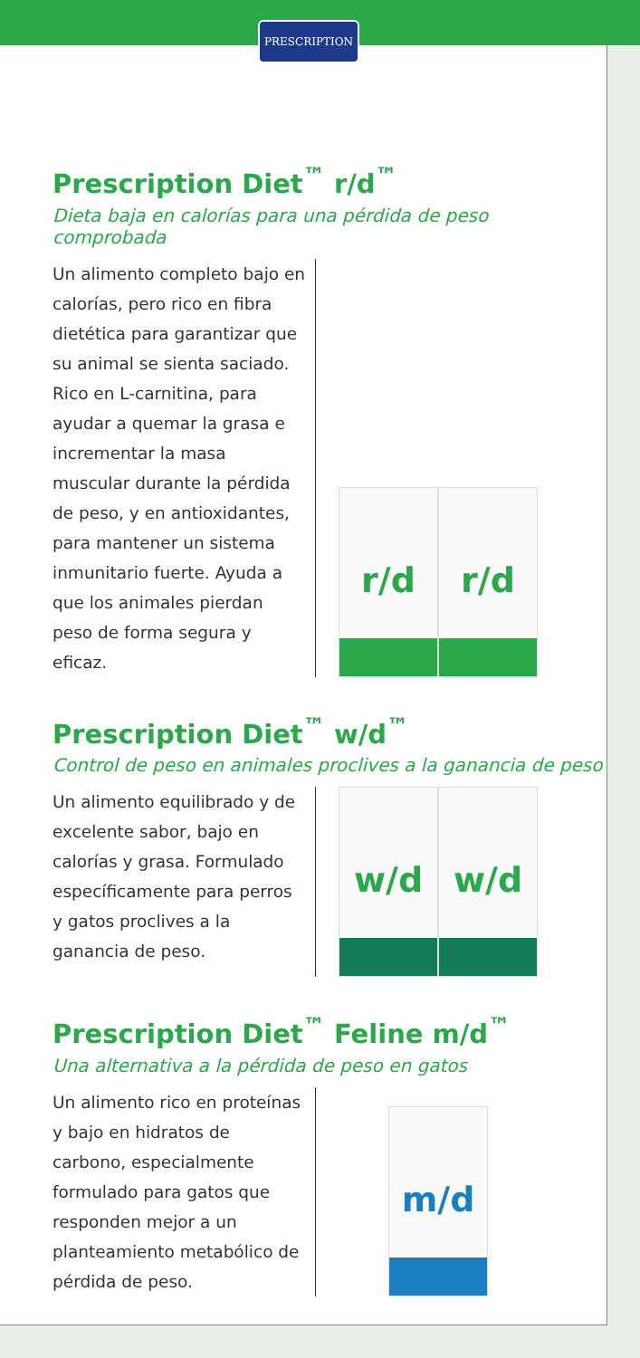PRESCRIPTION
Prescription Diet<sup>™</sup> r/d<sup>™</sup>
Dieta baja en calorías para una pérdida de peso comprobada
Un alimento completo bajo en calorías, pero rico en fibra dietética para garantizar que su animal se sienta saciado. Rico en L-carnitina, para ayudar a quemar la grasa e incrementar la masa muscular durante la pérdida de peso, y en antioxidantes, para mantener un sistema inmunitario fuerte. Ayuda a que los animales pierdan peso de forma segura y eficaz.
r/d
r/d
Prescription Diet<sup>™</sup> w/d<sup>™</sup>
Control de peso en animales proclives a la ganancia de peso
Un alimento equilibrado y de excelente sabor, bajo en calorías y grasa. Formulado específicamente para perros y gatos proclives a la ganancia de peso.
w/d
w/d
Prescription Diet<sup>™</sup> Feline m/d<sup>™</sup>
Una alternativa a la pérdida de peso en gatos
Un alimento rico en proteínas y bajo en hidratos de carbono, especialmente formulado para gatos que responden mejor a un planteamiento metabólico de pérdida de peso.
m/d